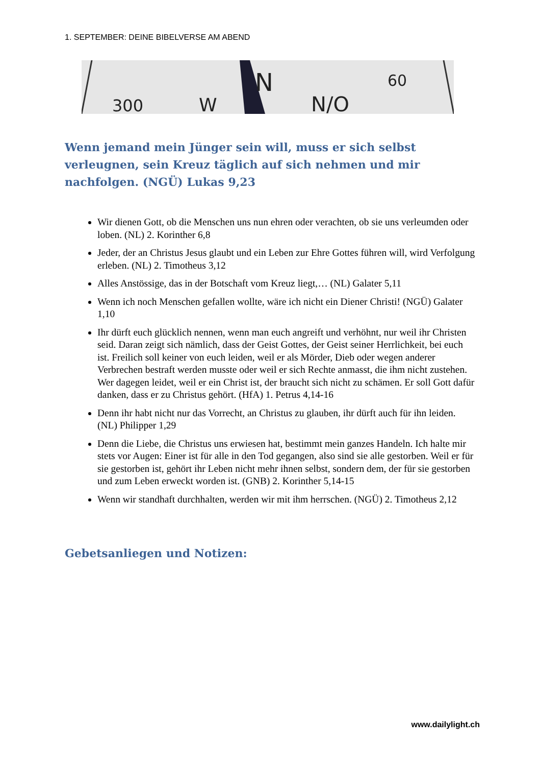1. SEPTEMBER: DEINE BIBELVERSE AM ABEND
N
N/O
300
W
60
Wenn jemand mein Jünger sein will, muss er sich selbst verleugnen, sein Kreuz täglich auf sich nehmen und mir nachfolgen. (NGÜ) Lukas 9,23
Wir dienen Gott, ob die Menschen uns nun ehren oder verachten, ob sie uns verleumden oder loben. (NL) 2. Korinther 6,8
Jeder, der an Christus Jesus glaubt und ein Leben zur Ehre Gottes führen will, wird Verfolgung erleben. (NL) 2. Timotheus 3,12
Alles Anstössige, das in der Botschaft vom Kreuz liegt,… (NL) Galater 5,11
Wenn ich noch Menschen gefallen wollte, wäre ich nicht ein Diener Christi! (NGÜ) Galater 1,10
Ihr dürft euch glücklich nennen, wenn man euch angreift und verhöhnt, nur weil ihr Christen seid. Daran zeigt sich nämlich, dass der Geist Gottes, der Geist seiner Herrlichkeit, bei euch ist. Freilich soll keiner von euch leiden, weil er als Mörder, Dieb oder wegen anderer Verbrechen bestraft werden musste oder weil er sich Rechte anmasst, die ihm nicht zustehen. Wer dagegen leidet, weil er ein Christ ist, der braucht sich nicht zu schämen. Er soll Gott dafür danken, dass er zu Christus gehört. (HfA) 1. Petrus 4,14-16
Denn ihr habt nicht nur das Vorrecht, an Christus zu glauben, ihr dürft auch für ihn leiden. (NL) Philipper 1,29
Denn die Liebe, die Christus uns erwiesen hat, bestimmt mein ganzes Handeln. Ich halte mir stets vor Augen: Einer ist für alle in den Tod gegangen, also sind sie alle gestorben. Weil er für sie gestorben ist, gehört ihr Leben nicht mehr ihnen selbst, sondern dem, der für sie gestorben und zum Leben erweckt worden ist. (GNB) 2. Korinther 5,14-15
Wenn wir standhaft durchhalten, werden wir mit ihm herrschen. (NGÜ) 2. Timotheus 2,12
Gebetsanliegen und Notizen:
www.dailylight.ch